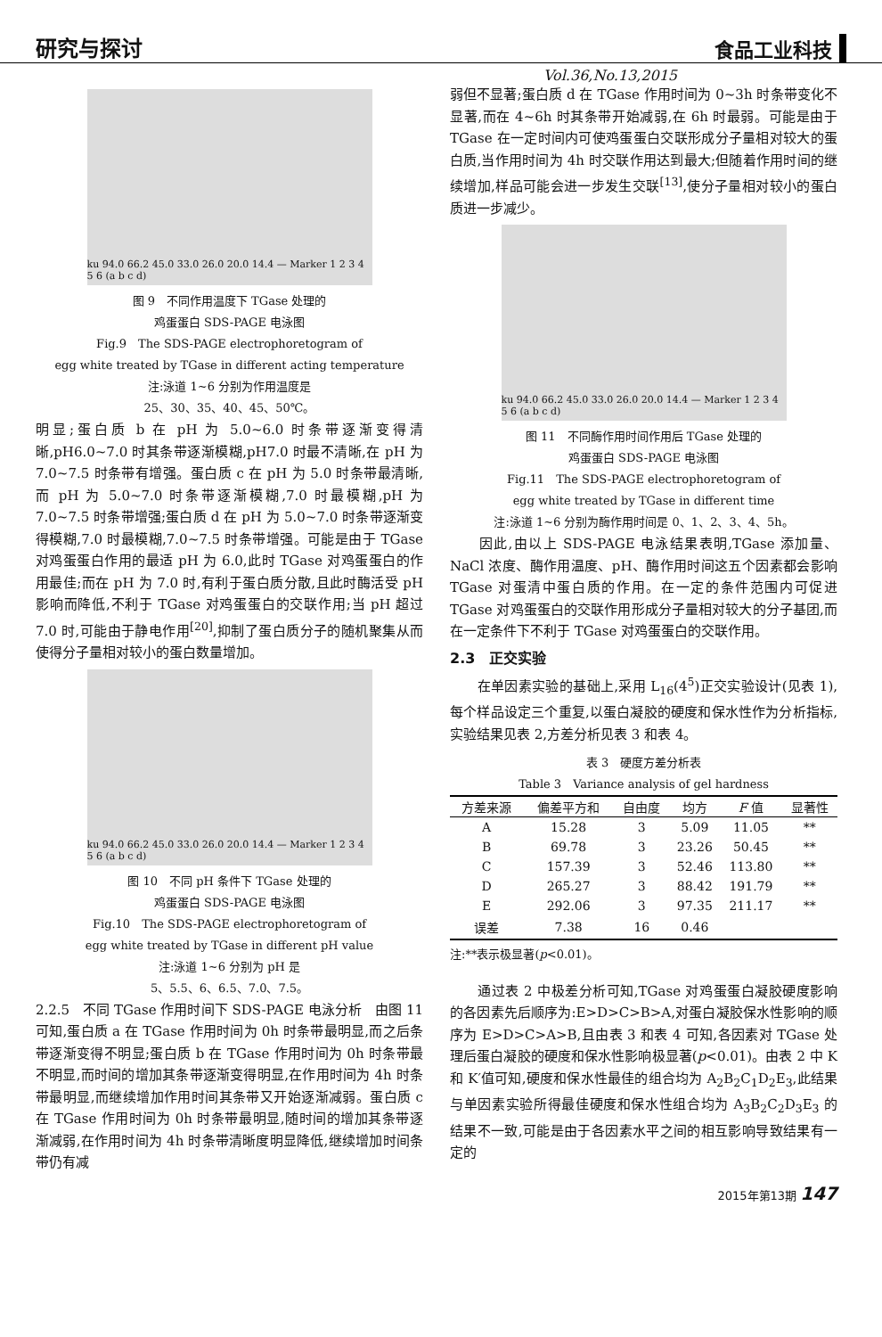研究与探讨 食品工业科技
Vol.36,No.13,2015
ku 94.0 66.2 45.0 33.0 26.0 20.0 14.4 — Marker 1 2 3 4 5 6 (a b c d)
图 9　不同作用温度下 TGase 处理的
鸡蛋蛋白 SDS-PAGE 电泳图
Fig.9　The SDS-PAGE electrophoretogram of
egg white treated by TGase in different acting temperature
注:泳道 1~6 分别为作用温度是
25、30、35、40、45、50℃。
明显;蛋白质 b 在 pH 为 5.0~6.0 时条带逐渐变得清晰,pH6.0~7.0 时其条带逐渐模糊,pH7.0 时最不清晰,在 pH 为 7.0~7.5 时条带有增强。蛋白质 c 在 pH 为 5.0 时条带最清晰,而 pH 为 5.0~7.0 时条带逐渐模糊,7.0 时最模糊,pH 为 7.0~7.5 时条带增强;蛋白质 d 在 pH 为 5.0~7.0 时条带逐渐变得模糊,7.0 时最模糊,7.0~7.5 时条带增强。可能是由于 TGase 对鸡蛋蛋白作用的最适 pH 为 6.0,此时 TGase 对鸡蛋蛋白的作用最佳;而在 pH 为 7.0 时,有利于蛋白质分散,且此时酶活受 pH 影响而降低,不利于 TGase 对鸡蛋蛋白的交联作用;当 pH 超过 7.0 时,可能由于静电作用<sup>[20]</sup>,抑制了蛋白质分子的随机聚集从而使得分子量相对较小的蛋白数量增加。
ku 94.0 66.2 45.0 33.0 26.0 20.0 14.4 — Marker 1 2 3 4 5 6 (a b c d)
图 10　不同 pH 条件下 TGase 处理的
鸡蛋蛋白 SDS-PAGE 电泳图
Fig.10　The SDS-PAGE electrophoretogram of
egg white treated by TGase in different pH value
注:泳道 1~6 分别为 pH 是
5、5.5、6、6.5、7.0、7.5。
2.2.5　不同 TGase 作用时间下 SDS-PAGE 电泳分析　由图 11 可知,蛋白质 a 在 TGase 作用时间为 0h 时条带最明显,而之后条带逐渐变得不明显;蛋白质 b 在 TGase 作用时间为 0h 时条带最不明显,而时间的增加其条带逐渐变得明显,在作用时间为 4h 时条带最明显,而继续增加作用时间其条带又开始逐渐减弱。蛋白质 c 在 TGase 作用时间为 0h 时条带最明显,随时间的增加其条带逐渐减弱,在作用时间为 4h 时条带清晰度明显降低,继续增加时间条带仍有减
弱但不显著;蛋白质 d 在 TGase 作用时间为 0~3h 时条带变化不显著,而在 4~6h 时其条带开始减弱,在 6h 时最弱。可能是由于 TGase 在一定时间内可使鸡蛋蛋白交联形成分子量相对较大的蛋白质,当作用时间为 4h 时交联作用达到最大;但随着作用时间的继续增加,样品可能会进一步发生交联<sup>[13]</sup>,使分子量相对较小的蛋白质进一步减少。
ku 94.0 66.2 45.0 33.0 26.0 20.0 14.4 — Marker 1 2 3 4 5 6 (a b c d)
图 11　不同酶作用时间作用后 TGase 处理的
鸡蛋蛋白 SDS-PAGE 电泳图
Fig.11　The SDS-PAGE electrophoretogram of
egg white treated by TGase in different time
注:泳道 1~6 分别为酶作用时间是 0、1、2、3、4、5h。
　　因此,由以上 SDS-PAGE 电泳结果表明,TGase 添加量、NaCl 浓度、酶作用温度、pH、酶作用时间这五个因素都会影响 TGase 对蛋清中蛋白质的作用。在一定的条件范围内可促进 TGase 对鸡蛋蛋白的交联作用形成分子量相对较大的分子基团,而在一定条件下不利于 TGase 对鸡蛋蛋白的交联作用。
2.3　正交实验
　　在单因素实验的基础上,采用 L<sub>16</sub>(4<sup>5</sup>)正交实验设计(见表 1),每个样品设定三个重复,以蛋白凝胶的硬度和保水性作为分析指标,实验结果见表 2,方差分析见表 3 和表 4。
表 3　硬度方差分析表
Table 3　Variance analysis of gel hardness
| 方差来源 | 偏差平方和 | 自由度 | 均方 | F 值 | 显著性 |
| --- | --- | --- | --- | --- | --- |
| A | 15.28 | 3 | 5.09 | 11.05 | ** |
| B | 69.78 | 3 | 23.26 | 50.45 | ** |
| C | 157.39 | 3 | 52.46 | 113.80 | ** |
| D | 265.27 | 3 | 88.42 | 191.79 | ** |
| E | 292.06 | 3 | 97.35 | 211.17 | ** |
| 误差 | 7.38 | 16 | 0.46 | | |
注:**表示极显著(p<0.01)。
　　通过表 2 中极差分析可知,TGase 对鸡蛋蛋白凝胶硬度影响的各因素先后顺序为:E>D>C>B>A,对蛋白凝胶保水性影响的顺序为 E>D>C>A>B,且由表 3 和表 4 可知,各因素对 TGase 处理后蛋白凝胶的硬度和保水性影响极显著(p<0.01)。由表 2 中 K 和 K′值可知,硬度和保水性最佳的组合均为 A<sub>2</sub>B<sub>2</sub>C<sub>1</sub>D<sub>2</sub>E<sub>3</sub>,此结果与单因素实验所得最佳硬度和保水性组合均为 A<sub>3</sub>B<sub>2</sub>C<sub>2</sub>D<sub>3</sub>E<sub>3</sub> 的结果不一致,可能是由于各因素水平之间的相互影响导致结果有一定的
2015年第13期 147